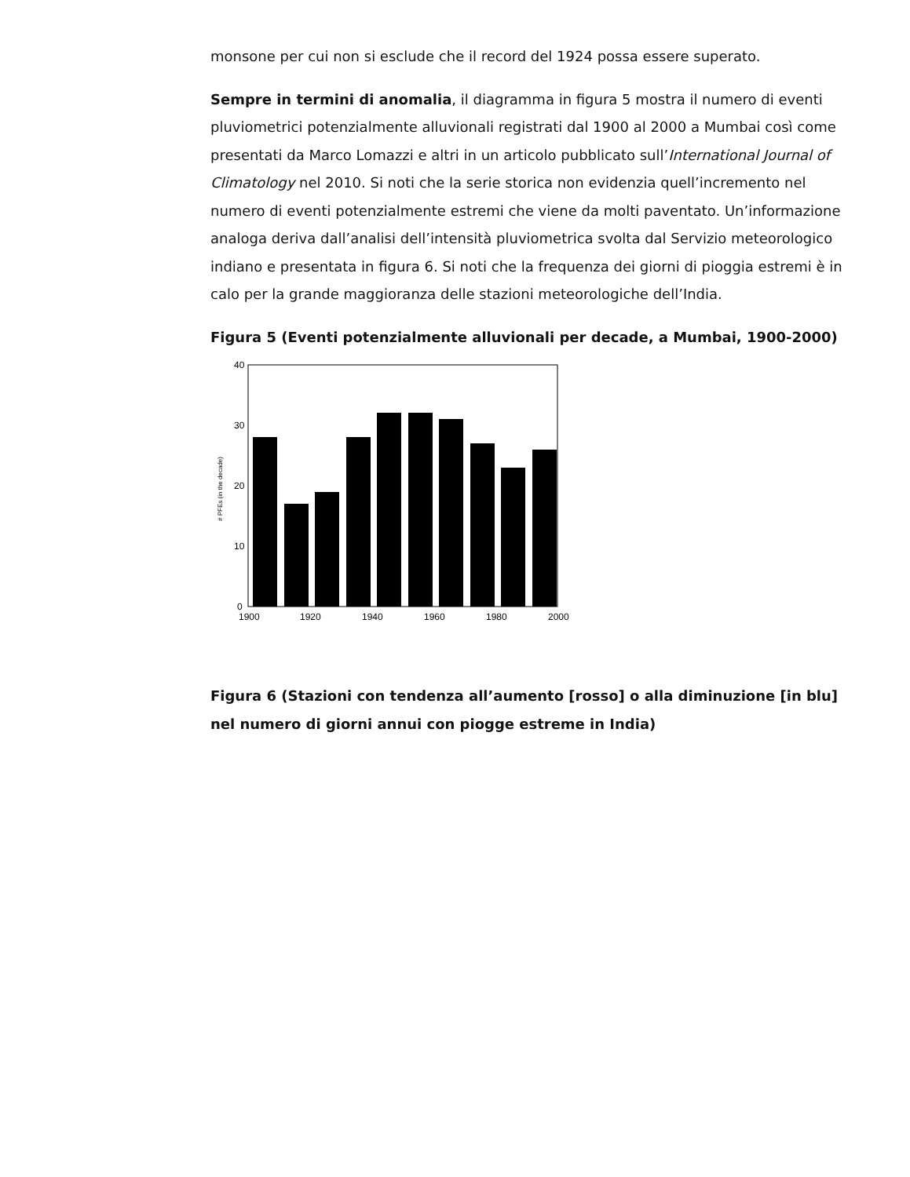monsone per cui non si esclude che il record del 1924 possa essere superato.
Sempre in termini di anomalia, il diagramma in figura 5 mostra il numero di eventi pluviometrici potenzialmente alluvionali registrati dal 1900 al 2000 a Mumbai così come presentati da Marco Lomazzi e altri in un articolo pubblicato sull’International Journal of Climatology nel 2010. Si noti che la serie storica non evidenzia quell’incremento nel numero di eventi potenzialmente estremi che viene da molti paventato. Un’informazione analoga deriva dall’analisi dell’intensità pluviometrica svolta dal Servizio meteorologico indiano e presentata in figura 6. Si noti che la frequenza dei giorni di pioggia estremi è in calo per la grande maggioranza delle stazioni meteorologiche dell’India.
Figura 5 (Eventi potenzialmente alluvionali per decade, a Mumbai, 1900-2000)
40
30
20
10
0
1900
1920
1940
1960
1980
2000
# PFEs (in the decade)
Figura 6 (Stazioni con tendenza all’aumento [rosso] o alla diminuzione [in blu] nel numero di giorni annui con piogge estreme in India)